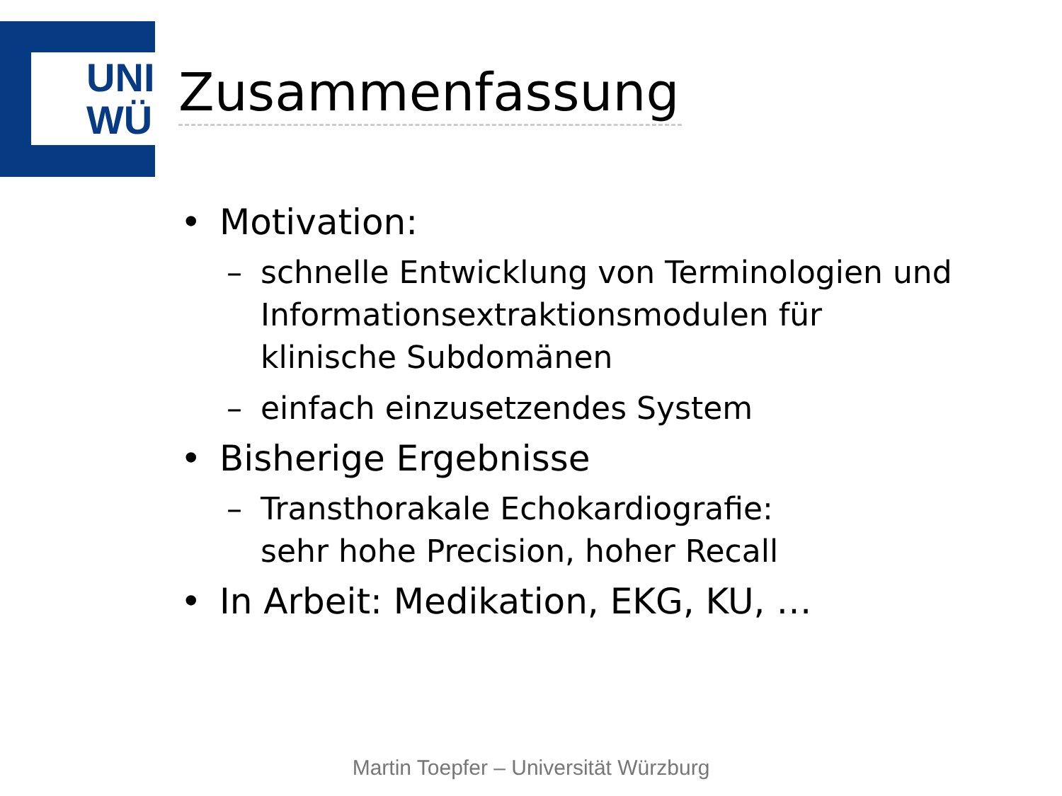UNI
WÜ
Zusammenfassung
• Motivation:
– schnelle Entwicklung von Terminologien und Informationsextraktionsmodulen für klinische Subdomänen
– einfach einzusetzendes System
• Bisherige Ergebnisse
– Transthorakale Echokardiografie:
sehr hohe Precision, hoher Recall
• In Arbeit: Medikation, EKG, KU, …
Martin Toepfer – Universität Würzburg